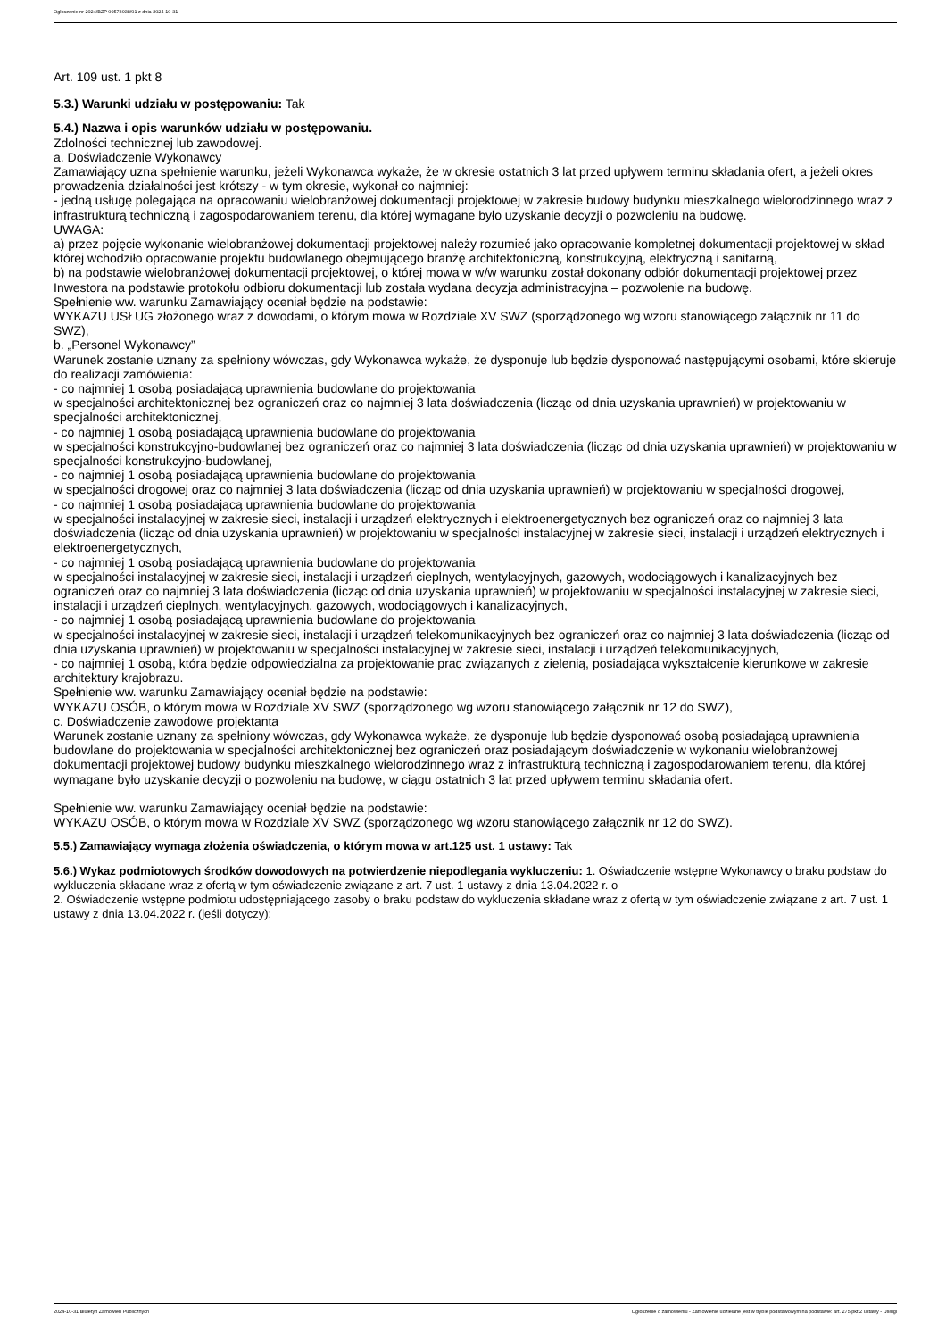Ogłoszenie nr 2024/BZP 00573038/01 z dnia 2024-10-31
Art. 109 ust. 1 pkt 8
5.3.) Warunki udziału w postępowaniu: Tak
5.4.) Nazwa i opis warunków udziału w postępowaniu.
Zdolności technicznej lub zawodowej.
a. Doświadczenie Wykonawcy
Zamawiający uzna spełnienie warunku, jeżeli Wykonawca wykaże, że w okresie ostatnich 3 lat przed upływem terminu składania ofert, a jeżeli okres prowadzenia działalności jest krótszy - w tym okresie, wykonał co najmniej:
- jedną usługę polegająca na opracowaniu wielobranżowej dokumentacji projektowej w zakresie budowy budynku mieszkalnego wielorodzinnego wraz z infrastrukturą techniczną i zagospodarowaniem terenu, dla której wymagane było uzyskanie decyzji o pozwoleniu na budowę.
UWAGA:
a) przez pojęcie wykonanie wielobranżowej dokumentacji projektowej należy rozumieć jako opracowanie kompletnej dokumentacji projektowej w skład której wchodziło opracowanie projektu budowlanego obejmującego branżę architektoniczną, konstrukcyjną, elektryczną i sanitarną,
b) na podstawie wielobranżowej dokumentacji projektowej, o której mowa w w/w warunku został dokonany odbiór dokumentacji projektowej przez Inwestora na podstawie protokołu odbioru dokumentacji lub została wydana decyzja administracyjna – pozwolenie na budowę.
Spełnienie ww. warunku Zamawiający oceniał będzie na podstawie:
WYKAZU USŁUG złożonego wraz z dowodami, o którym mowa w Rozdziale XV SWZ (sporządzonego wg wzoru stanowiącego załącznik nr 11 do SWZ),
b. „Personel Wykonawcy”
Warunek zostanie uznany za spełniony wówczas, gdy Wykonawca wykaże, że dysponuje lub będzie dysponować następującymi osobami, które skieruje do realizacji zamówienia:
- co najmniej 1 osobą posiadającą uprawnienia budowlane do projektowania
w specjalności architektonicznej bez ograniczeń oraz co najmniej 3 lata doświadczenia (licząc od dnia uzyskania uprawnień) w projektowaniu w specjalności architektonicznej,
- co najmniej 1 osobą posiadającą uprawnienia budowlane do projektowania
w specjalności konstrukcyjno-budowlanej bez ograniczeń oraz co najmniej 3 lata doświadczenia (licząc od dnia uzyskania uprawnień) w projektowaniu w specjalności konstrukcyjno-budowlanej,
- co najmniej 1 osobą posiadającą uprawnienia budowlane do projektowania
w specjalności drogowej oraz co najmniej 3 lata doświadczenia (licząc od dnia uzyskania uprawnień) w projektowaniu w specjalności drogowej,
- co najmniej 1 osobą posiadającą uprawnienia budowlane do projektowania
w specjalności instalacyjnej w zakresie sieci, instalacji i urządzeń elektrycznych i elektroenergetycznych bez ograniczeń oraz co najmniej 3 lata doświadczenia (licząc od dnia uzyskania uprawnień) w projektowaniu w specjalności instalacyjnej w zakresie sieci, instalacji i urządzeń elektrycznych i elektroenergetycznych,
- co najmniej 1 osobą posiadającą uprawnienia budowlane do projektowania
w specjalności instalacyjnej w zakresie sieci, instalacji i urządzeń cieplnych, wentylacyjnych, gazowych, wodociągowych i kanalizacyjnych bez ograniczeń oraz co najmniej 3 lata doświadczenia (licząc od dnia uzyskania uprawnień) w projektowaniu w specjalności instalacyjnej w zakresie sieci, instalacji i urządzeń cieplnych, wentylacyjnych, gazowych, wodociągowych i kanalizacyjnych,
- co najmniej 1 osobą posiadającą uprawnienia budowlane do projektowania
w specjalności instalacyjnej w zakresie sieci, instalacji i urządzeń telekomunikacyjnych bez ograniczeń oraz co najmniej 3 lata doświadczenia (licząc od dnia uzyskania uprawnień) w projektowaniu w specjalności instalacyjnej w zakresie sieci, instalacji i urządzeń telekomunikacyjnych,
- co najmniej 1 osobą, która będzie odpowiedzialna za projektowanie prac związanych z zielenią, posiadająca wykształcenie kierunkowe w zakresie architektury krajobrazu.
Spełnienie ww. warunku Zamawiający oceniał będzie na podstawie:
WYKAZU OSÓB, o którym mowa w Rozdziale XV SWZ (sporządzonego wg wzoru stanowiącego załącznik nr 12 do SWZ),
c. Doświadczenie zawodowe projektanta
Warunek zostanie uznany za spełniony wówczas, gdy Wykonawca wykaże, że dysponuje lub będzie dysponować osobą posiadającą uprawnienia budowlane do projektowania w specjalności architektonicznej bez ograniczeń oraz posiadającym doświadczenie w wykonaniu wielobranżowej dokumentacji projektowej budowy budynku mieszkalnego wielorodzinnego wraz z infrastrukturą techniczną i zagospodarowaniem terenu, dla której wymagane było uzyskanie decyzji o pozwoleniu na budowę, w ciągu ostatnich 3 lat przed upływem terminu składania ofert.
Spełnienie ww. warunku Zamawiający oceniał będzie na podstawie:
WYKAZU OSÓB, o którym mowa w Rozdziale XV SWZ (sporządzonego wg wzoru stanowiącego załącznik nr 12 do SWZ).
5.5.) Zamawiający wymaga złożenia oświadczenia, o którym mowa w art.125 ust. 1 ustawy: Tak
5.6.) Wykaz podmiotowych środków dowodowych na potwierdzenie niepodlegania wykluczeniu: 1. Oświadczenie wstępne Wykonawcy o braku podstaw do wykluczenia składane wraz z ofertą w tym oświadczenie związane z art. 7 ust. 1 ustawy z dnia 13.04.2022 r. o
2. Oświadczenie wstępne podmiotu udostępniającego zasoby o braku podstaw do wykluczenia składane wraz z ofertą w tym oświadczenie związane z art. 7 ust. 1 ustawy z dnia 13.04.2022 r. (jeśli dotyczy);
2024-10-31 Biuletyn Zamówień Publicznych Ogłoszenie o zamówieniu - Zamówienie udzielane jest w trybie podstawowym na podstawie: art. 275 pkt 2 ustawy - Usługi